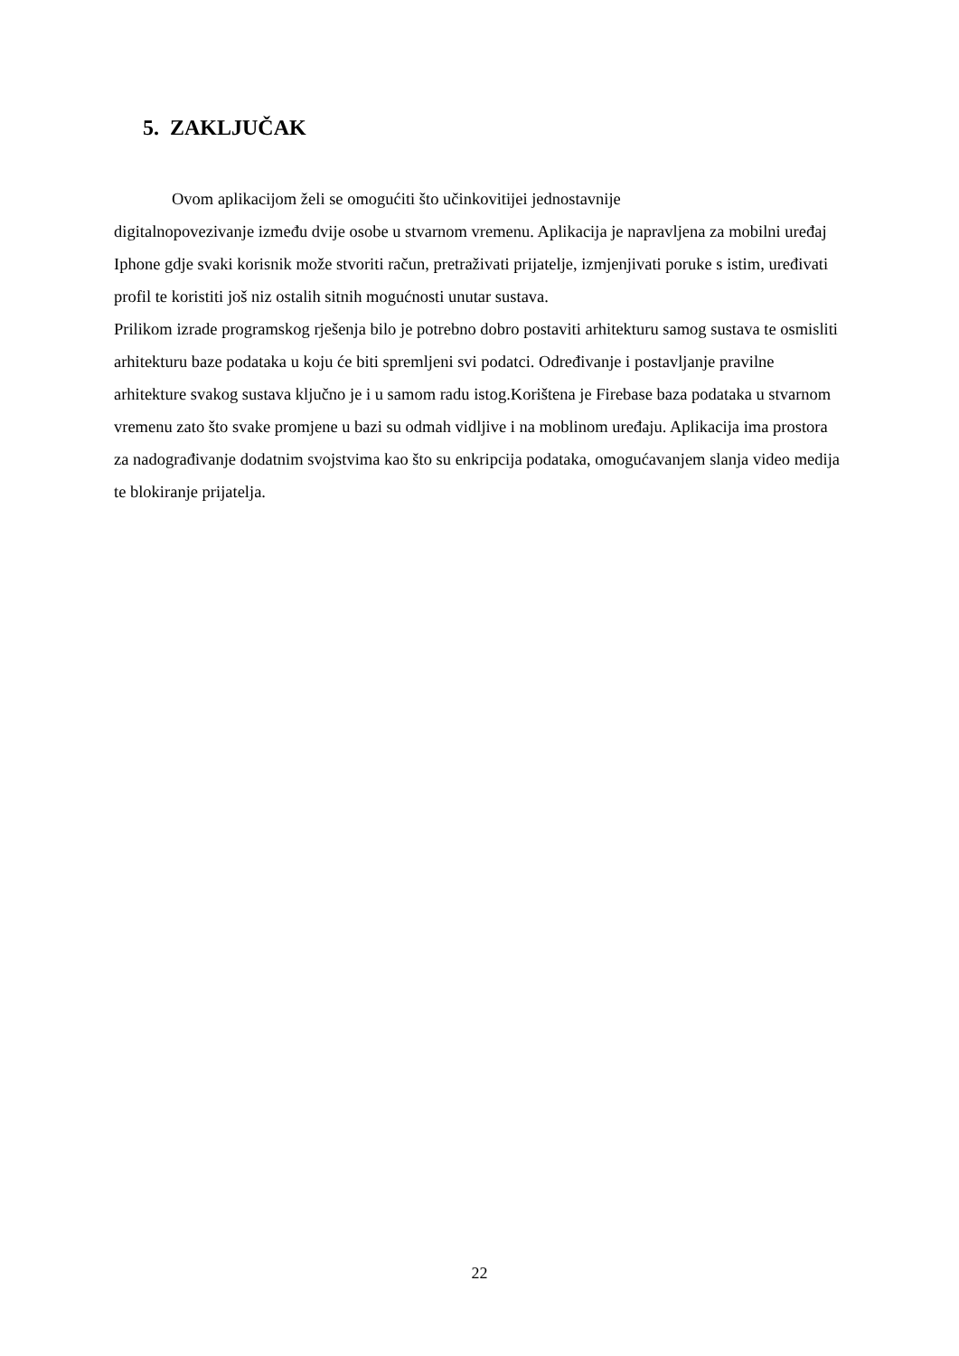5. ZAKLJUČAK
Ovom aplikacijom želi se omogućiti što učinkovitijei jednostavnije
digitalnopovezivanje između dvije osobe u stvarnom vremenu. Aplikacija je napravljena za mobilni uređaj Iphone gdje svaki korisnik može stvoriti račun, pretraživati prijatelje, izmjenjivati poruke s istim, uređivati profil te koristiti još niz ostalih sitnih mogućnosti unutar sustava.
Prilikom izrade programskog rješenja bilo je potrebno dobro postaviti arhitekturu samog sustava te osmisliti arhitekturu baze podataka u koju će biti spremljeni svi podatci. Određivanje i postavljanje pravilne arhitekture svakog sustava ključno je i u samom radu istog.Korištena je Firebase baza podataka u stvarnom vremenu zato što svake promjene u bazi su odmah vidljive i na moblinom uređaju. Aplikacija ima prostora za nadograđivanje dodatnim svojstvima kao što su enkripcija podataka, omogućavanjem slanja video medija te blokiranje prijatelja.
22